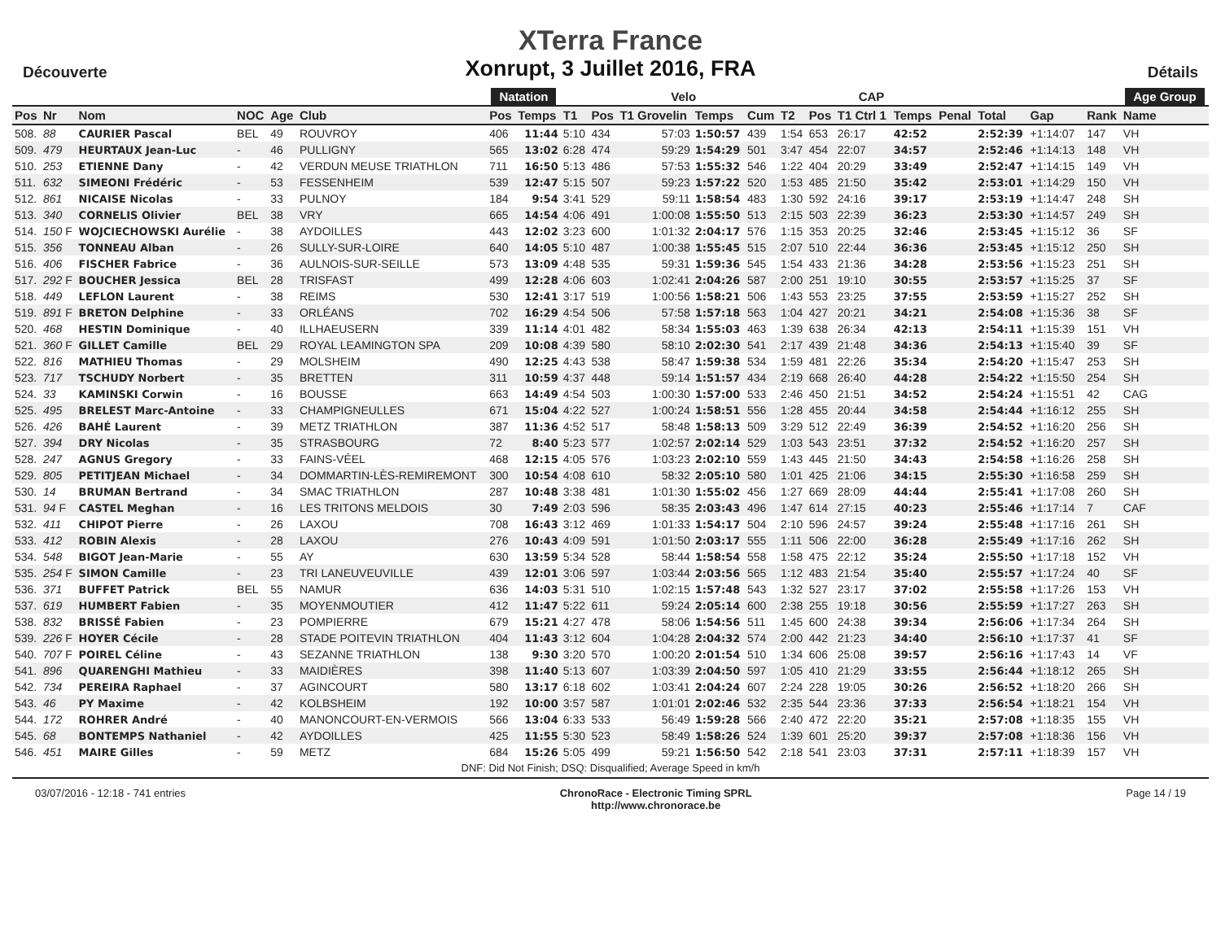Découverte
XTerra France
Xonrupt, 3 Juillet 2016, FRA
Détails
| | | | | | | Natation | | | Velo | | | | | CAP | | | | | | | | Age Group |
| --- | --- | --- | --- | --- | --- | --- | --- | --- | --- | --- | --- | --- | --- | --- | --- | --- | --- | --- | --- | --- | --- | --- |
| Pos | Nr | Nom | NOC | Age | Club | Pos | Temps | T1 | Pos | T1 Grovelin | Temps | Cum | T2 | Pos | T1 Ctrl 1 | Temps | Penal | Total | Gap | | Rank | Name |
| 508. | 88 | CAURIER Pascal | BEL | 49 | ROUVROY | 406 | 11:44 | 5:10 | 434 | 57:03 | 1:50:57 | 439 | 1:54 | 653 | 26:17 | 42:52 | | 2:52:39 | +1:14:07 | | 147 | VH |
| 509. | 479 | HEURTAUX Jean-Luc | - | 46 | PULLIGNY | 565 | 13:02 | 6:28 | 474 | 59:29 | 1:54:29 | 501 | 3:47 | 454 | 22:07 | 34:57 | | 2:52:46 | +1:14:13 | | 148 | VH |
| 510. | 253 | ETIENNE Dany | - | 42 | VERDUN MEUSE TRIATHLON | 711 | 16:50 | 5:13 | 486 | 57:53 | 1:55:32 | 546 | 1:22 | 404 | 20:29 | 33:49 | | 2:52:47 | +1:14:15 | | 149 | VH |
| 511. | 632 | SIMEONI Frédéric | - | 53 | FESSENHEIM | 539 | 12:47 | 5:15 | 507 | 59:23 | 1:57:22 | 520 | 1:53 | 485 | 21:50 | 35:42 | | 2:53:01 | +1:14:29 | | 150 | VH |
| 512. | 861 | NICAISE Nicolas | - | 33 | PULNOY | 184 | 9:54 | 3:41 | 529 | 59:11 | 1:58:54 | 483 | 1:30 | 592 | 24:16 | 39:17 | | 2:53:19 | +1:14:47 | | 248 | SH |
| 513. | 340 | CORNELIS Olivier | BEL | 38 | VRY | 665 | 14:54 | 4:06 | 491 | 1:00:08 | 1:55:50 | 513 | 2:15 | 503 | 22:39 | 36:23 | | 2:53:30 | +1:14:57 | | 249 | SH |
| 514. | 150 F | WOJCIECHOWSKI Aurélie | - | 38 | AYDOILLES | 443 | 12:02 | 3:23 | 600 | 1:01:32 | 2:04:17 | 576 | 1:15 | 353 | 20:25 | 32:46 | | 2:53:45 | +1:15:12 | | 36 | SF |
| 515. | 356 | TONNEAU Alban | - | 26 | SULLY-SUR-LOIRE | 640 | 14:05 | 5:10 | 487 | 1:00:38 | 1:55:45 | 515 | 2:07 | 510 | 22:44 | 36:36 | | 2:53:45 | +1:15:12 | | 250 | SH |
| 516. | 406 | FISCHER Fabrice | - | 36 | AULNOIS-SUR-SEILLE | 573 | 13:09 | 4:48 | 535 | 59:31 | 1:59:36 | 545 | 1:54 | 433 | 21:36 | 34:28 | | 2:53:56 | +1:15:23 | | 251 | SH |
| 517. | 292 F | BOUCHER Jessica | BEL | 28 | TRISFAST | 499 | 12:28 | 4:06 | 603 | 1:02:41 | 2:04:26 | 587 | 2:00 | 251 | 19:10 | 30:55 | | 2:53:57 | +1:15:25 | | 37 | SF |
| 518. | 449 | LEFLON Laurent | - | 38 | REIMS | 530 | 12:41 | 3:17 | 519 | 1:00:56 | 1:58:21 | 506 | 1:43 | 553 | 23:25 | 37:55 | | 2:53:59 | +1:15:27 | | 252 | SH |
| 519. | 891 F | BRETON Delphine | - | 33 | ORLÉANS | 702 | 16:29 | 4:54 | 506 | 57:58 | 1:57:18 | 563 | 1:04 | 427 | 20:21 | 34:21 | | 2:54:08 | +1:15:36 | | 38 | SF |
| 520. | 468 | HESTIN Dominique | - | 40 | ILLHAEUSERN | 339 | 11:14 | 4:01 | 482 | 58:34 | 1:55:03 | 463 | 1:39 | 638 | 26:34 | 42:13 | | 2:54:11 | +1:15:39 | | 151 | VH |
| 521. | 360 F | GILLET Camille | BEL | 29 | ROYAL LEAMINGTON SPA | 209 | 10:08 | 4:39 | 580 | 58:10 | 2:02:30 | 541 | 2:17 | 439 | 21:48 | 34:36 | | 2:54:13 | +1:15:40 | | 39 | SF |
| 522. | 816 | MATHIEU Thomas | - | 29 | MOLSHEIM | 490 | 12:25 | 4:43 | 538 | 58:47 | 1:59:38 | 534 | 1:59 | 481 | 22:26 | 35:34 | | 2:54:20 | +1:15:47 | | 253 | SH |
| 523. | 717 | TSCHUDY Norbert | - | 35 | BRETTEN | 311 | 10:59 | 4:37 | 448 | 59:14 | 1:51:57 | 434 | 2:19 | 668 | 26:40 | 44:28 | | 2:54:22 | +1:15:50 | | 254 | SH |
| 524. | 33 | KAMINSKI Corwin | - | 16 | BOUSSE | 663 | 14:49 | 4:54 | 503 | 1:00:30 | 1:57:00 | 533 | 2:46 | 450 | 21:51 | 34:52 | | 2:54:24 | +1:15:51 | | 42 | CAG |
| 525. | 495 | BRELEST Marc-Antoine | - | 33 | CHAMPIGNEULLES | 671 | 15:04 | 4:22 | 527 | 1:00:24 | 1:58:51 | 556 | 1:28 | 455 | 20:44 | 34:58 | | 2:54:44 | +1:16:12 | | 255 | SH |
| 526. | 426 | BAHÉ Laurent | - | 39 | METZ TRIATHLON | 387 | 11:36 | 4:52 | 517 | 58:48 | 1:58:13 | 509 | 3:29 | 512 | 22:49 | 36:39 | | 2:54:52 | +1:16:20 | | 256 | SH |
| 527. | 394 | DRY Nicolas | - | 35 | STRASBOURG | 72 | 8:40 | 5:23 | 577 | 1:02:57 | 2:02:14 | 529 | 1:03 | 543 | 23:51 | 37:32 | | 2:54:52 | +1:16:20 | | 257 | SH |
| 528. | 247 | AGNUS Gregory | - | 33 | FAINS-VÉEL | 468 | 12:15 | 4:05 | 576 | 1:03:23 | 2:02:10 | 559 | 1:43 | 445 | 21:50 | 34:43 | | 2:54:58 | +1:16:26 | | 258 | SH |
| 529. | 805 | PETITJEAN Michael | - | 34 | DOMMARTIN-LÈS-REMIREMONT | 300 | 10:54 | 4:08 | 610 | 58:32 | 2:05:10 | 580 | 1:01 | 425 | 21:06 | 34:15 | | 2:55:30 | +1:16:58 | | 259 | SH |
| 530. | 14 | BRUMAN Bertrand | - | 34 | SMAC TRIATHLON | 287 | 10:48 | 3:38 | 481 | 1:01:30 | 1:55:02 | 456 | 1:27 | 669 | 28:09 | 44:44 | | 2:55:41 | +1:17:08 | | 260 | SH |
| 531. | 94 F | CASTEL Meghan | - | 16 | LES TRITONS MELDOIS | 30 | 7:49 | 2:03 | 596 | 58:35 | 2:03:43 | 496 | 1:47 | 614 | 27:15 | 40:23 | | 2:55:46 | +1:17:14 | | 7 | CAF |
| 532. | 411 | CHIPOT Pierre | - | 26 | LAXOU | 708 | 16:43 | 3:12 | 469 | 1:01:33 | 1:54:17 | 504 | 2:10 | 596 | 24:57 | 39:24 | | 2:55:48 | +1:17:16 | | 261 | SH |
| 533. | 412 | ROBIN Alexis | - | 28 | LAXOU | 276 | 10:43 | 4:09 | 591 | 1:01:50 | 2:03:17 | 555 | 1:11 | 506 | 22:00 | 36:28 | | 2:55:49 | +1:17:16 | | 262 | SH |
| 534. | 548 | BIGOT Jean-Marie | - | 55 | AY | 630 | 13:59 | 5:34 | 528 | 58:44 | 1:58:54 | 558 | 1:58 | 475 | 22:12 | 35:24 | | 2:55:50 | +1:17:18 | | 152 | VH |
| 535. | 254 F | SIMON Camille | - | 23 | TRI LANEUVEUVILLE | 439 | 12:01 | 3:06 | 597 | 1:03:44 | 2:03:56 | 565 | 1:12 | 483 | 21:54 | 35:40 | | 2:55:57 | +1:17:24 | | 40 | SF |
| 536. | 371 | BUFFET Patrick | BEL | 55 | NAMUR | 636 | 14:03 | 5:31 | 510 | 1:02:15 | 1:57:48 | 543 | 1:32 | 527 | 23:17 | 37:02 | | 2:55:58 | +1:17:26 | | 153 | VH |
| 537. | 619 | HUMBERT Fabien | - | 35 | MOYENMOUTIER | 412 | 11:47 | 5:22 | 611 | 59:24 | 2:05:14 | 600 | 2:38 | 255 | 19:18 | 30:56 | | 2:55:59 | +1:17:27 | | 263 | SH |
| 538. | 832 | BRISSÉ Fabien | - | 23 | POMPIERRE | 679 | 15:21 | 4:27 | 478 | 58:06 | 1:54:56 | 511 | 1:45 | 600 | 24:38 | 39:34 | | 2:56:06 | +1:17:34 | | 264 | SH |
| 539. | 226 F | HOYER Cécile | - | 28 | STADE POITEVIN TRIATHLON | 404 | 11:43 | 3:12 | 604 | 1:04:28 | 2:04:32 | 574 | 2:00 | 442 | 21:23 | 34:40 | | 2:56:10 | +1:17:37 | | 41 | SF |
| 540. | 707 F | POIREL Céline | - | 43 | SEZANNE TRIATHLON | 138 | 9:30 | 3:20 | 570 | 1:00:20 | 2:01:54 | 510 | 1:34 | 606 | 25:08 | 39:57 | | 2:56:16 | +1:17:43 | | 14 | VF |
| 541. | 896 | QUARENGHI Mathieu | - | 33 | MAIDIÈRES | 398 | 11:40 | 5:13 | 607 | 1:03:39 | 2:04:50 | 597 | 1:05 | 410 | 21:29 | 33:55 | | 2:56:44 | +1:18:12 | | 265 | SH |
| 542. | 734 | PEREIRA Raphael | - | 37 | AGINCOURT | 580 | 13:17 | 6:18 | 602 | 1:03:41 | 2:04:24 | 607 | 2:24 | 228 | 19:05 | 30:26 | | 2:56:52 | +1:18:20 | | 266 | SH |
| 543. | 46 | PY Maxime | - | 42 | KOLBSHEIM | 192 | 10:00 | 3:57 | 587 | 1:01:01 | 2:02:46 | 532 | 2:35 | 544 | 23:36 | 37:33 | | 2:56:54 | +1:18:21 | | 154 | VH |
| 544. | 172 | ROHRER André | - | 40 | MANONCOURT-EN-VERMOIS | 566 | 13:04 | 6:33 | 533 | 56:49 | 1:59:28 | 566 | 2:40 | 472 | 22:20 | 35:21 | | 2:57:08 | +1:18:35 | | 155 | VH |
| 545. | 68 | BONTEMPS Nathaniel | - | 42 | AYDOILLES | 425 | 11:55 | 5:30 | 523 | 58:49 | 1:58:26 | 524 | 1:39 | 601 | 25:20 | 39:37 | | 2:57:08 | +1:18:36 | | 156 | VH |
| 546. | 451 | MAIRE Gilles | - | 59 | METZ | 684 | 15:26 | 5:05 | 499 | 59:21 | 1:56:50 | 542 | 2:18 | 541 | 23:03 | 37:31 | | 2:57:11 | +1:18:39 | | 157 | VH |
DNF: Did Not Finish; DSQ: Disqualified; Average Speed in km/h
03/07/2016 - 12:18 - 741 entries ChronoRace - Electronic Timing SPRL
http://www.chronorace.be Page 14 / 19